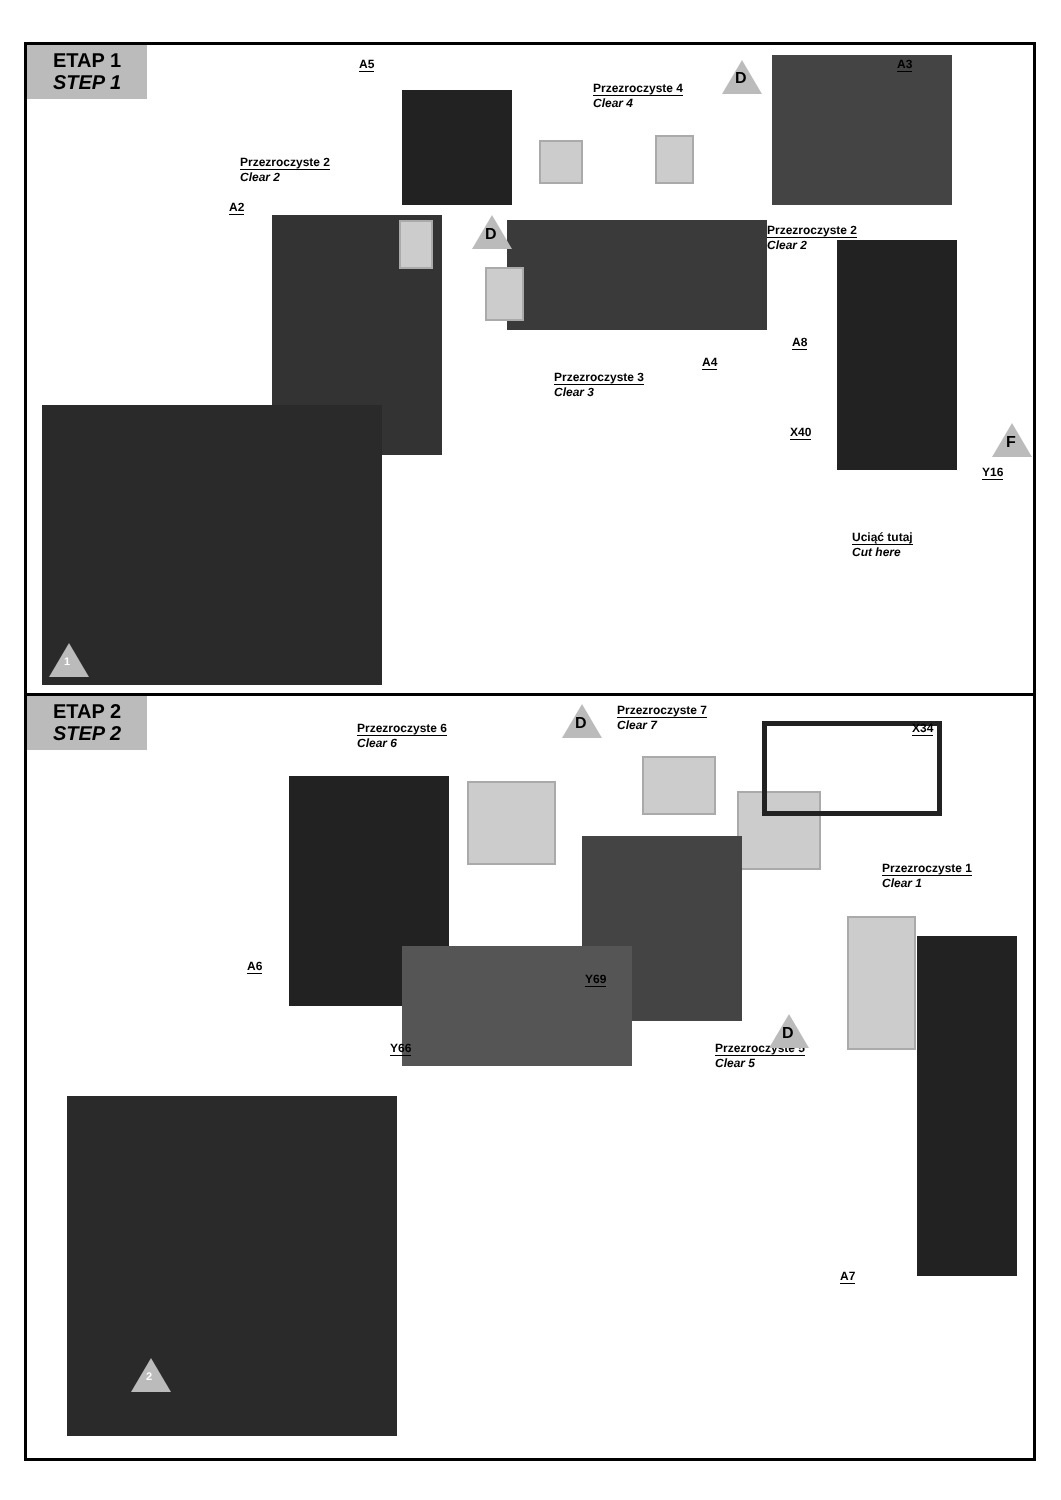ETAP 1
STEP 1
A5
Przezroczyste 4
Clear 4
A3
Przezroczyste 2
Clear 2
A2
Przezroczyste 2
Clear 2
A8
A4
Przezroczyste 3
Clear 3
X40
Y16
Uciąć tutaj
Cut here
D
D
F
1
ETAP 2
STEP 2
Przezroczyste 6
Clear 6
Przezroczyste 7
Clear 7
X34
Przezroczyste 1
Clear 1
A6
Y69
Y66 Przezroczyste 5
Clear 5
A7
D
D
2